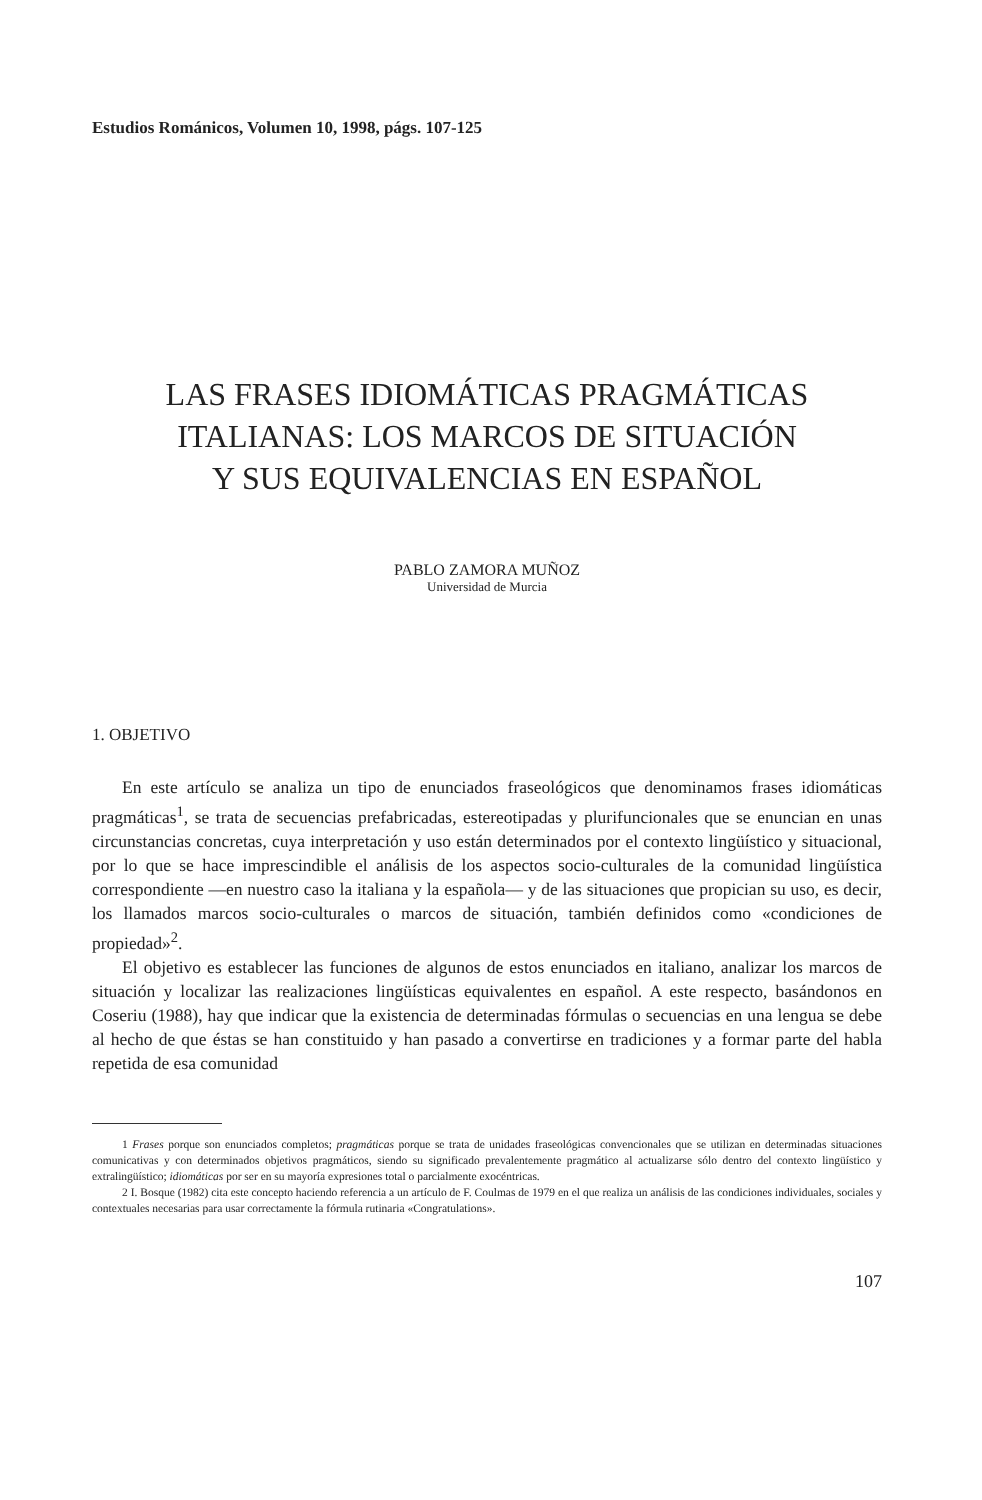Estudios Románicos, Volumen 10, 1998, págs. 107-125
LAS FRASES IDIOMÁTICAS PRAGMÁTICAS
ITALIANAS: LOS MARCOS DE SITUACIÓN
Y SUS EQUIVALENCIAS EN ESPAÑOL
PABLO ZAMORA MUÑOZ
Universidad de Murcia
1. OBJETIVO
En este artículo se analiza un tipo de enunciados fraseológicos que denominamos frases idiomáticas pragmáticas<sup>1</sup>, se trata de secuencias prefabricadas, estereotipadas y plurifuncionales que se enuncian en unas circunstancias concretas, cuya interpretación y uso están determinados por el contexto lingüístico y situacional, por lo que se hace imprescindible el análisis de los aspectos socio-culturales de la comunidad lingüística correspondiente —en nuestro caso la italiana y la española— y de las situaciones que propician su uso, es decir, los llamados marcos socio-culturales o marcos de situación, también definidos como «condiciones de propiedad»<sup>2</sup>.
El objetivo es establecer las funciones de algunos de estos enunciados en italiano, analizar los marcos de situación y localizar las realizaciones lingüísticas equivalentes en español. A este respecto, basándonos en Coseriu (1988), hay que indicar que la existencia de determinadas fórmulas o secuencias en una lengua se debe al hecho de que éstas se han constituido y han pasado a convertirse en tradiciones y a formar parte del habla repetida de esa comunidad
1 Frases porque son enunciados completos; pragmáticas porque se trata de unidades fraseológicas convencionales que se utilizan en determinadas situaciones comunicativas y con determinados objetivos pragmáticos, siendo su significado prevalentemente pragmático al actualizarse sólo dentro del contexto lingüístico y extralingüístico; idiomáticas por ser en su mayoría expresiones total o parcialmente exocéntricas.
2 I. Bosque (1982) cita este concepto haciendo referencia a un artículo de F. Coulmas de 1979 en el que realiza un análisis de las condiciones individuales, sociales y contextuales necesarias para usar correctamente la fórmula rutinaria «Congratulations».
107